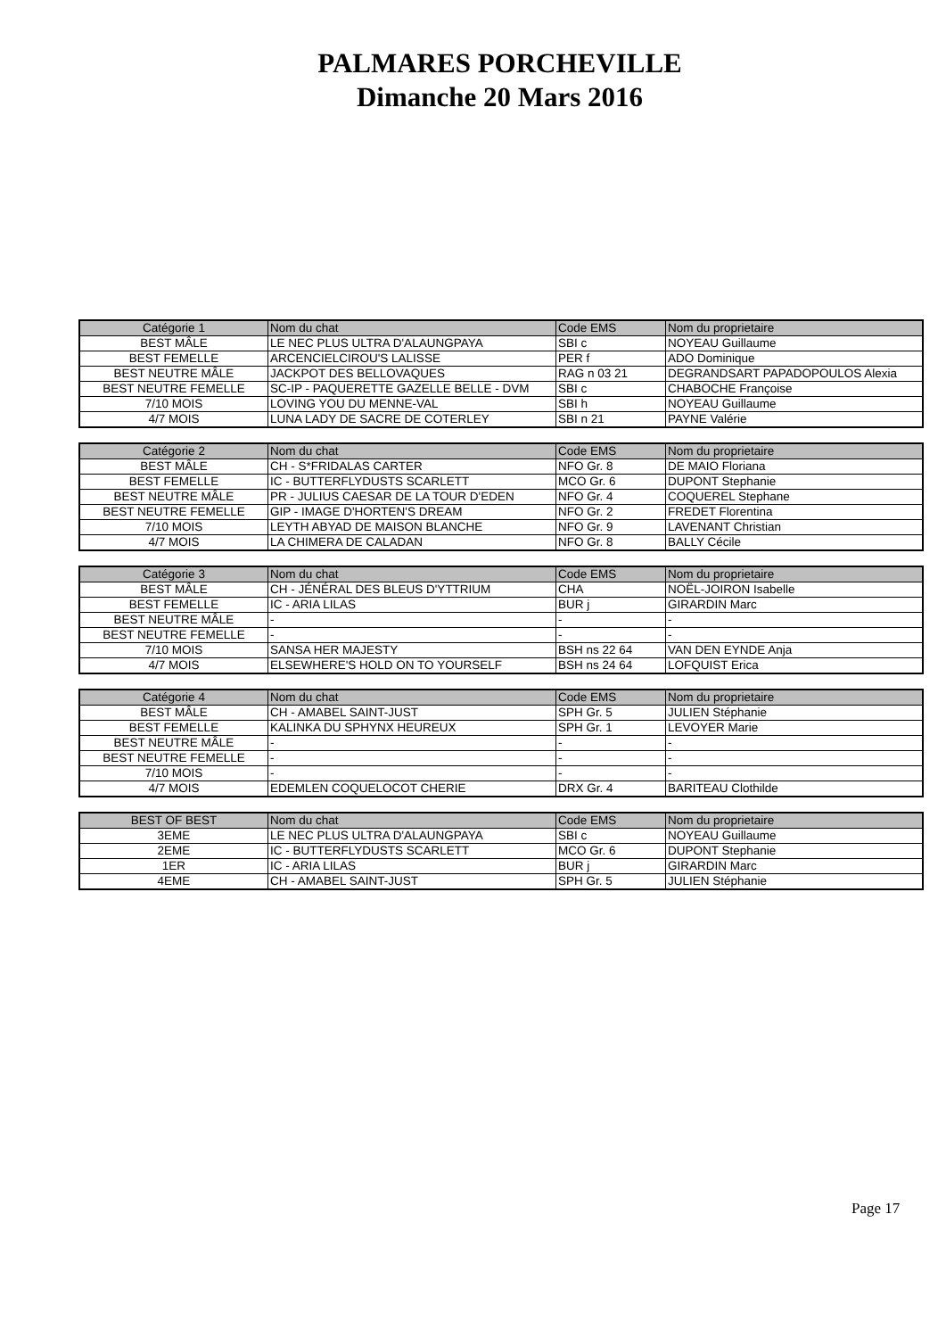PALMARES PORCHEVILLE
Dimanche 20 Mars 2016
| Catégorie 1 | Nom du chat | Code EMS | Nom du proprietaire |
| --- | --- | --- | --- |
| BEST MÂLE | LE NEC PLUS ULTRA D'ALAUNGPAYA | SBI c | NOYEAU Guillaume |
| BEST FEMELLE | ARCENCIELCIROU'S LALISSE | PER f | ADO Dominique |
| BEST NEUTRE MÂLE | JACKPOT DES BELLOVAQUES | RAG n 03 21 | DEGRANDSART PAPADOPOULOS Alexia |
| BEST NEUTRE FEMELLE | SC-IP - PAQUERETTE GAZELLE BELLE - DVM | SBI c | CHABOCHE Françoise |
| 7/10 MOIS | LOVING YOU DU MENNE-VAL | SBI h | NOYEAU Guillaume |
| 4/7 MOIS | LUNA LADY DE SACRE DE COTERLEY | SBI n 21 | PAYNE Valérie |
| Catégorie 2 | Nom du chat | Code EMS | Nom du proprietaire |
| --- | --- | --- | --- |
| BEST MÂLE | CH - S*FRIDALAS CARTER | NFO Gr. 8 | DE MAIO Floriana |
| BEST FEMELLE | IC - BUTTERFLYDUSTS SCARLETT | MCO Gr. 6 | DUPONT Stephanie |
| BEST NEUTRE MÂLE | PR - JULIUS CAESAR DE LA TOUR D'EDEN | NFO Gr. 4 | COQUEREL Stephane |
| BEST NEUTRE FEMELLE | GIP - IMAGE D'HORTEN'S DREAM | NFO Gr. 2 | FREDET Florentina |
| 7/10 MOIS | LEYTH ABYAD DE MAISON BLANCHE | NFO Gr. 9 | LAVENANT Christian |
| 4/7 MOIS | LA CHIMERA DE CALADAN | NFO Gr. 8 | BALLY Cécile |
| Catégorie 3 | Nom du chat | Code EMS | Nom du proprietaire |
| --- | --- | --- | --- |
| BEST MÂLE | CH - JÉNÉRAL DES BLEUS D'YTTRIUM | CHA | NOËL-JOIRON Isabelle |
| BEST FEMELLE | IC - ARIA LILAS | BUR j | GIRARDIN Marc |
| BEST NEUTRE MÂLE | - | - | - |
| BEST NEUTRE FEMELLE | - | - | - |
| 7/10 MOIS | SANSA HER MAJESTY | BSH ns 22 64 | VAN DEN EYNDE Anja |
| 4/7 MOIS | ELSEWHERE'S HOLD ON TO YOURSELF | BSH ns 24 64 | LOFQUIST Erica |
| Catégorie 4 | Nom du chat | Code EMS | Nom du proprietaire |
| --- | --- | --- | --- |
| BEST MÂLE | CH - AMABEL SAINT-JUST | SPH Gr. 5 | JULIEN Stéphanie |
| BEST FEMELLE | KALINKA DU SPHYNX HEUREUX | SPH Gr. 1 | LEVOYER Marie |
| BEST NEUTRE MÂLE | - | - | - |
| BEST NEUTRE FEMELLE | - | - | - |
| 7/10 MOIS | - | - | - |
| 4/7 MOIS | EDEMLEN COQUELOCOT CHERIE | DRX Gr. 4 | BARITEAU Clothilde |
| BEST OF BEST | Nom du chat | Code EMS | Nom du proprietaire |
| --- | --- | --- | --- |
| 3EME | LE NEC PLUS ULTRA D'ALAUNGPAYA | SBI c | NOYEAU Guillaume |
| 2EME | IC - BUTTERFLYDUSTS SCARLETT | MCO Gr. 6 | DUPONT Stephanie |
| 1ER | IC - ARIA LILAS | BUR j | GIRARDIN Marc |
| 4EME | CH - AMABEL SAINT-JUST | SPH Gr. 5 | JULIEN Stéphanie |
Page 17